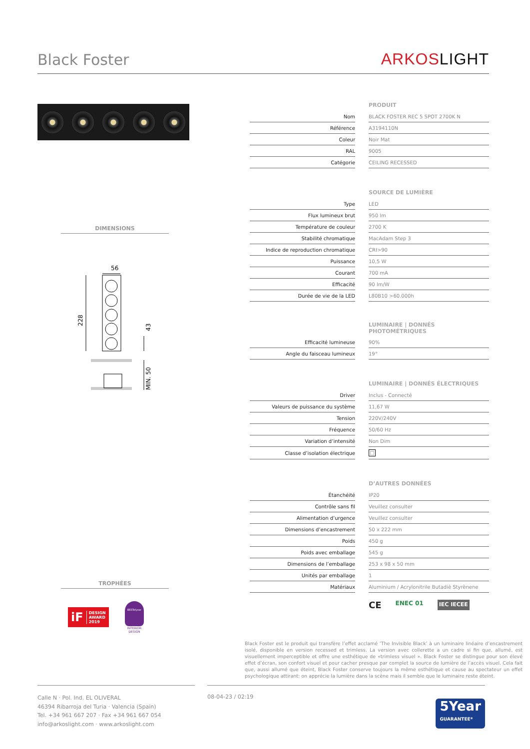Black Foster
ARKOS LIGHT
DIMENSIONS
56
228
43
MIN. 50
TROPHÉES
iF DESIGN
AWARD
2019
BESTofyear
INTERIOR
DESIGN
| | | PRODUIT |
| Nom | | BLACK FOSTER REC 5 SPOT 2700K N |
| Référence | | A3194110N |
| Coleur | | Noir Mat |
| RAL | | 9005 |
| Catégorie | | CEILING RECESSED |
| | | SOURCE DE LUMIÈRE |
| Type | | LED |
| Flux lumineux brut | | 950 lm |
| Température de couleur | | 2700 K |
| Stabilité chromatique | | MacAdam Step 3 |
| Indice de reproduction chromatique | | CRI>90 |
| Puissance | | 10,5 W |
| Courant | | 700 mA |
| Efficacité | | 90 lm/W |
| Durée de vie de la LED | | L80B10 >60.000h |
| | | LUMINAIRE / DONNÉS PHOTOMÉTRIQUES |
| Efficacité lumineuse | | 90% |
| Angle du faisceau lumineux | | 19° |
| | | LUMINAIRE / DONNÉS ÉLECTRIQUES |
| Driver | | Inclus - Connecté |
| Valeurs de puissance du système | | 11,67 W |
| Tension | | 220V/240V |
| Fréquence | | 50/60 Hz |
| Variation d’intensité | | Non Dim |
| Classe d’isolation électrique | | □ |
| | | D’AUTRES DONNÉES |
| Étanchéité | | IP20 |
| Contrôle sans fil | | Veuillez consulter |
| Alimentation d’urgence | | Veuillez consulter |
| Dimensions d’encastrement | | 50 x 222 mm |
| Poids | | 450 g |
| Poids avec emballage | | 545 g |
| Dimensions de l’emballage | | 253 x 98 x 50 mm |
| Unités par emballage | | 1 |
| Matériaux | | Aluminium / Acrylonitrile Butadiè Styrènene |
CE ENEC 01 IEC IECEE
Black Foster est le produit qui transfère l’effet acclamé ‘The Invisible Black’ à un luminaire linéaire d’encastrement isolé, disponible en version recessed et trimless. La version avec collerette a un cadre si fin que, allumé, est visuellement imperceptible et offre une esthétique de «trimless visuel ». Black Foster se distingue pour son élevé effet d’écran, son confort visuel et pour cacher presque par complet la source de lumière de l’accès visuel. Cela fait que, aussi allumé que éteint, Black Foster conserve toujours la même esthétique et cause au spectateur un effet psychologique attirant: on apprécie la lumière dans la scène mais il semble que le luminaire reste éteint.
Calle N · Pol. Ind. EL OLIVERAL
46394 Ribarroja del Turia · Valencia (Spain)
Tel. +34 961 667 207 · Fax +34 961 667 054
info@arkoslight.com · www.arkoslight.com
08-04-23 / 02:19
5Year
GUARANTEE*